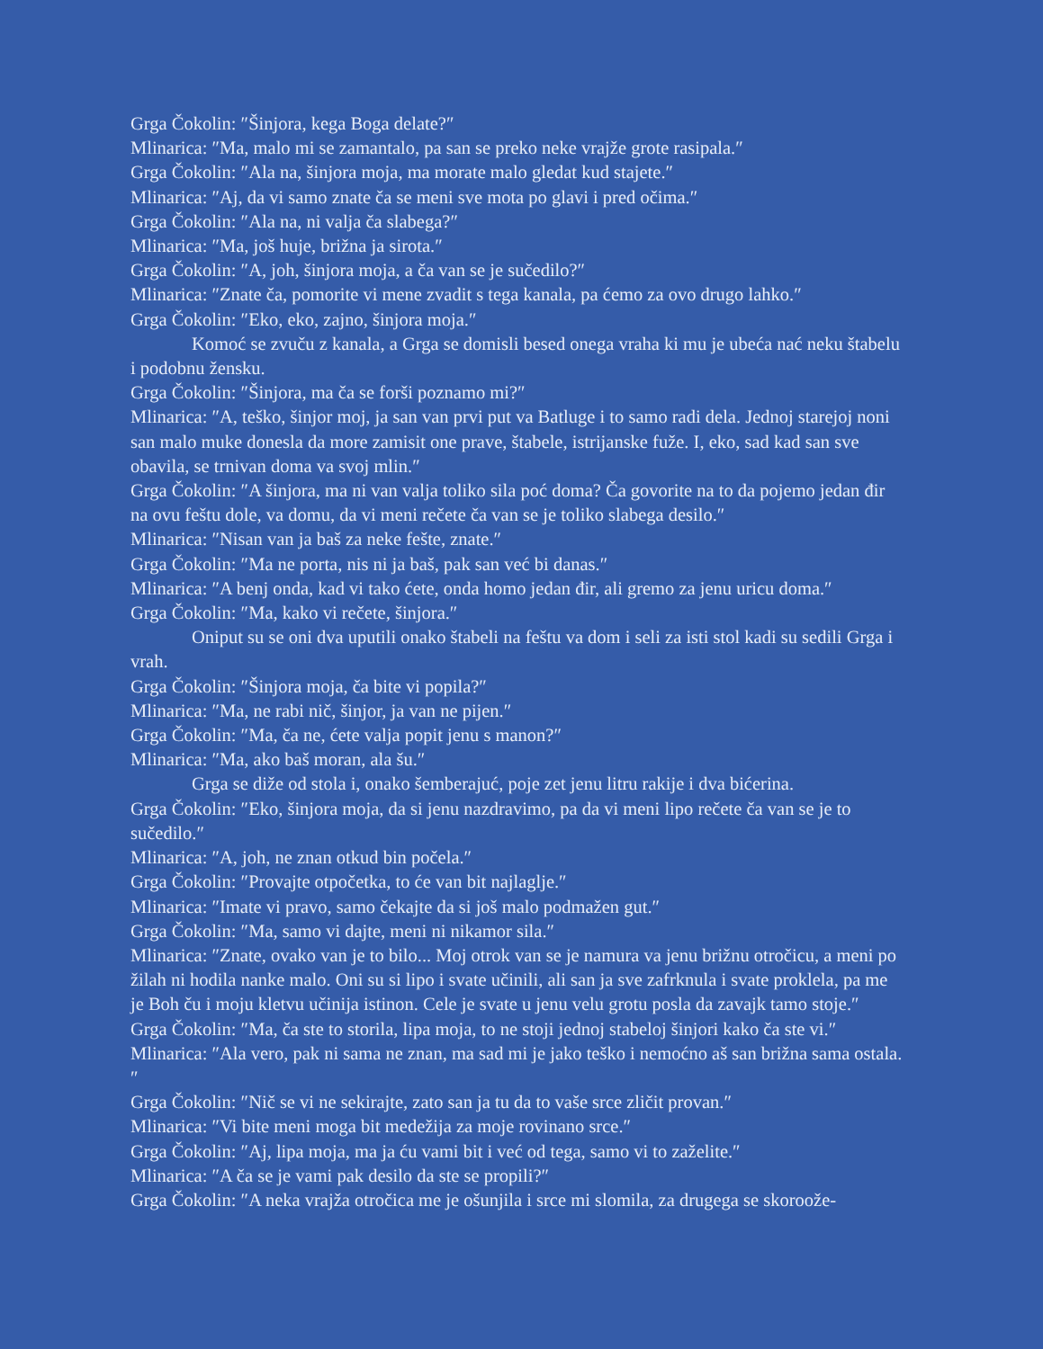Grga Čokolin: ″Šinjora, kega Boga delate?″
Mlinarica: ″Ma, malo mi se zamantalo, pa san se preko neke vrajže grote rasipala.″
Grga Čokolin: ″Ala na, šinjora moja, ma morate malo gledat kud stajete.″
Mlinarica: ″Aj, da vi samo znate ča se meni sve mota po glavi i pred očima.″
Grga Čokolin: ″Ala na, ni valja ča slabega?″
Mlinarica: ″Ma, još huje, brižna ja sirota.″
Grga Čokolin: ″A, joh, šinjora moja, a ča van se je sučedilo?″
Mlinarica: ″Znate ča, pomorite vi mene zvadit s tega kanala, pa ćemo za ovo drugo lahko.″
Grga Čokolin: ″Eko, eko, zajno, šinjora moja.″
Komoć se zvuču z kanala, a Grga se domisli besed onega vraha ki mu je ubeća nać neku štabelu i podobnu žensku.
Grga Čokolin: ″Šinjora, ma ča se forši poznamo mi?″
Mlinarica: ″A, teško, šinjor moj, ja san van prvi put va Batluge i to samo radi dela. Jednoj starejoj noni san malo muke donesla da more zamisit one prave, štabele, istrijanske fuže. I, eko, sad kad san sve obavila, se trnivan doma va svoj mlin.″
Grga Čokolin: ″A šinjora, ma ni van valja toliko sila poć doma? Ča govorite na to da pojemo jedan đir na ovu feštu dole, va domu, da vi meni rečete ča van se je toliko slabega desilo.″
Mlinarica: ″Nisan van ja baš za neke fešte, znate.″
Grga Čokolin: ″Ma ne porta, nis ni ja baš, pak san već bi danas.″
Mlinarica: ″A benj onda, kad vi tako ćete, onda homo jedan đir, ali gremo za jenu uricu doma.″
Grga Čokolin: ″Ma, kako vi rečete, šinjora.″
Oniput su se oni dva uputili onako štabeli na feštu va dom i seli za isti stol kadi su sedili Grga i vrah.
Grga Čokolin: ″Šinjora moja, ča bite vi popila?″
Mlinarica: ″Ma, ne rabi nič, šinjor, ja van ne pijen.″
Grga Čokolin: ″Ma, ča ne, ćete valja popit jenu s manon?″
Mlinarica: ″Ma, ako baš moran, ala šu.″
Grga se diže od stola i, onako šemberajuć, poje zet jenu litru rakije i dva bićerina.
Grga Čokolin: ″Eko, šinjora moja, da si jenu nazdravimo, pa da vi meni lipo rečete ča van se je to sučedilo.″
Mlinarica: ″A, joh, ne znan otkud bin počela.″
Grga Čokolin: ″Provajte otpočetka, to će van bit najlaglje.″
Mlinarica: ″Imate vi pravo, samo čekajte da si još malo podmažen gut.″
Grga Čokolin: ″Ma, samo vi dajte, meni ni nikamor sila.″
Mlinarica: ″Znate, ovako van je to bilo... Moj otrok van se je namura va jenu brižnu otročicu, a meni po žilah ni hodila nanke malo. Oni su si lipo i svate učinili, ali san ja sve zafrknula i svate proklela, pa me je Boh ču i moju kletvu učinija istinon. Cele je svate u jenu velu grotu posla da zavajk tamo stoje.″
Grga Čokolin: ″Ma, ča ste to storila, lipa moja, to ne stoji jednoj stabeloj šinjori kako ča ste vi.″
Mlinarica: ″Ala vero, pak ni sama ne znan, ma sad mi je jako teško i nemoćno aš san brižna sama ostala.″
Grga Čokolin: ″Nič se vi ne sekirajte, zato san ja tu da to vaše srce zličit provan.″
Mlinarica: ″Vi bite meni moga bit medežija za moje rovinano srce.″
Grga Čokolin: ″Aj, lipa moja, ma ja ću vami bit i već od tega, samo vi to zaželite.″
Mlinarica: ″A ča se je vami pak desilo da ste se propili?″
Grga Čokolin: ″A neka vrajža otročica me je ošunjila i srce mi slomila, za drugega se skoroože-